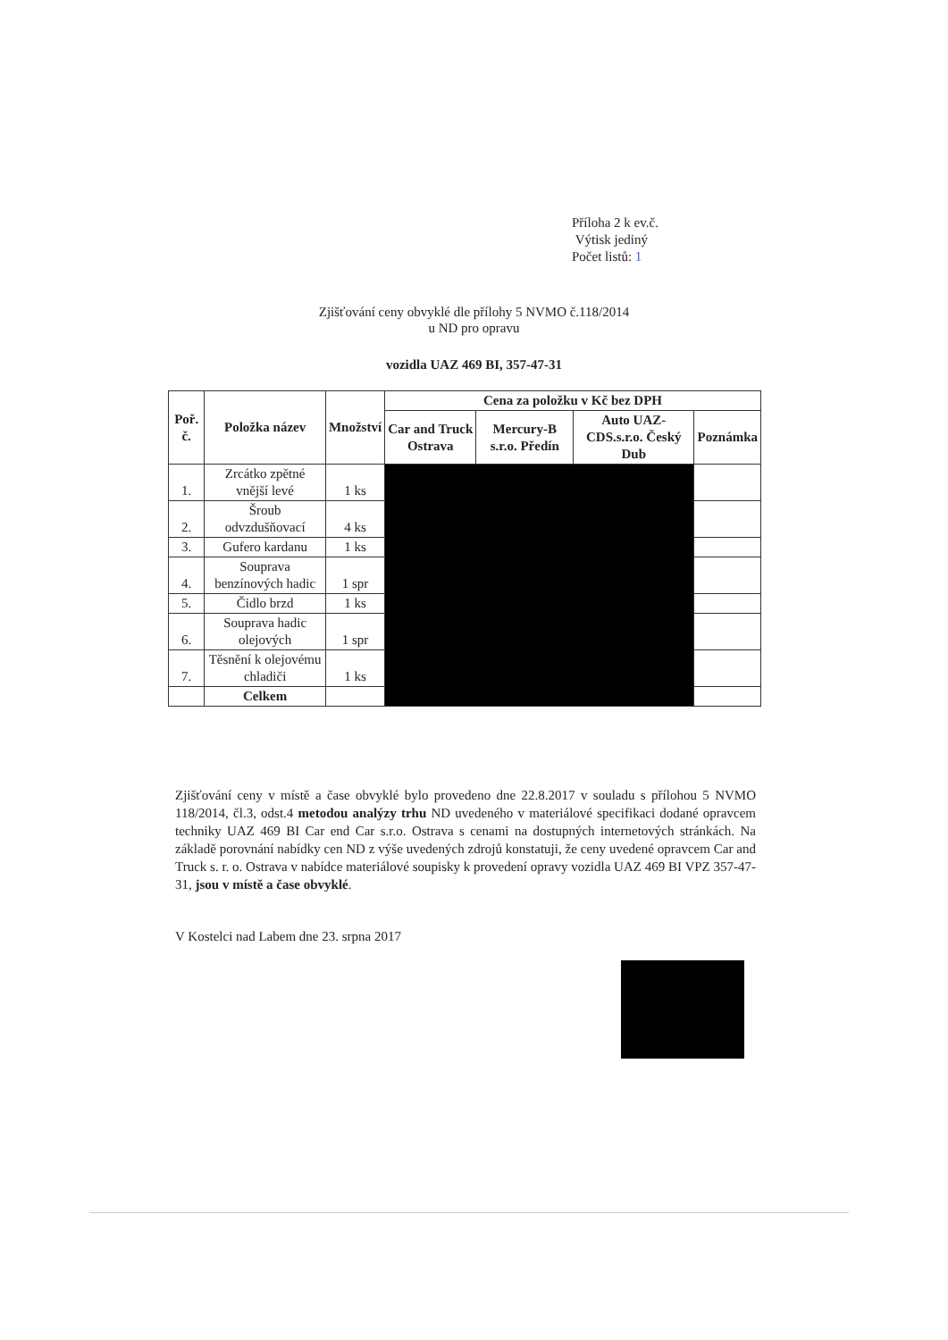Příloha 2 k ev.č.
Výtisk jediný
Počet listů: 1
Zjišťování ceny obvyklé dle přílohy 5 NVMO č.118/2014
u ND pro opravu
vozidla UAZ 469 BI, 357-47-31
| Poř. č. | Položka název | Množství | Cena za položku v Kč bez DPH | | | |
| --- | --- | --- | --- | --- | --- | --- |
| | | | Car and Truck Ostrava | Mercury-B s.r.o. Předín | Auto UAZ-CDS.s.r.o. Český Dub | Poznámka |
| 1. | Zrcátko zpětné vnější levé | 1 ks | | | | |
| 2. | Šroub odvzdušňovací | 4 ks | | | | |
| 3. | Gufero kardanu | 1 ks | | | | |
| 4. | Souprava benzínových hadic | 1 spr | | | | |
| 5. | Čidlo brzd | 1 ks | | | | |
| 6. | Souprava hadic olejových | 1 spr | | | | |
| 7. | Těsnění k olejovému chladiči | 1 ks | | | | |
| | Celkem | | | | | |
Zjišťování ceny v místě a čase obvyklé bylo provedeno dne 22.8.2017 v souladu s přílohou 5 NVMO 118/2014, čl.3, odst.4 metodou analýzy trhu ND uvedeného v materiálové specifikaci dodané opravcem techniky UAZ 469 BI Car end Car s.r.o. Ostrava s cenami na dostupných internetových stránkách. Na základě porovnání nabídky cen ND z výše uvedených zdrojů konstatuji, že ceny uvedené opravcem Car and Truck s. r. o. Ostrava v nabídce materiálové soupisky k provedení opravy vozidla UAZ 469 BI VPZ 357-47-31, jsou v místě a čase obvyklé.
V Kostelci nad Labem dne 23. srpna 2017